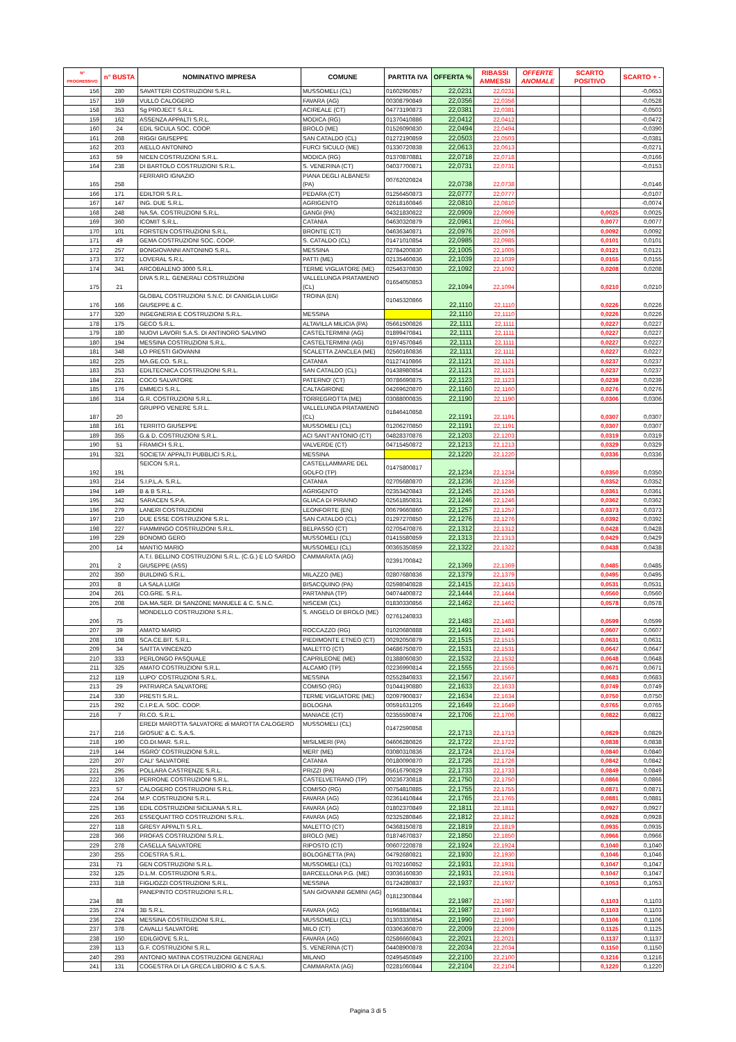| N° PROGRESSIVO | n° BUSTA | NOMINATIVO IMPRESA | COMUNE | PARTITA IVA | OFFERTA % | RIBASSI AMMESSI | OFFERTE ANOMALE | SCARTO POSITIVO | | SCARTO + - |
| --- | --- | --- | --- | --- | --- | --- | --- | --- | --- | --- |
| 156 | 280 | SAVATTERI COSTRUZIONI S.R.L. | MUSSOMELI (CL) | 01602950857 | 22,0231 | 22,0231 | | | | -0,0653 |
| 157 | 159 | VULLO CALOGERO | FAVARA (AG) | 00308790849 | 22,0356 | 22,0356 | | | | -0,0528 |
| 158 | 353 | Sg PROJECT S.R.L. | ACIREALE (CT) | 04773190873 | 22,0381 | 22,0381 | | | | -0,0503 |
| 159 | 162 | ASSENZA APPALTI S.R.L. | MODICA (RG) | 01370410886 | 22,0412 | 22,0412 | | | | -0,0472 |
| 160 | 24 | EDIL SICULA SOC. COOP. | BROLO (ME) | 01526090830 | 22,0494 | 22,0494 | | | | -0,0390 |
| 161 | 268 | RIGGI GIUSEPPE | SAN CATALDO (CL) | 01272190859 | 22,0503 | 22,0503 | | | | -0,0381 |
| 162 | 203 | AIELLO ANTONINO | FURCI SICULO (ME) | 01330720838 | 22,0613 | 22,0613 | | | | -0,0271 |
| 163 | 59 | NICEN COSTRUZIONI S.R.L. | MODICA (RG) | 01370870881 | 22,0718 | 22,0718 | | | | -0,0166 |
| 164 | 238 | DI BARTOLO COSTRUZIONI S.R.L. | S. VENERINA (CT) | 04037700871 | 22,0731 | 22,0731 | | | | -0,0153 |
| 165 | 258 | FERRARO IGNAZIO | PIANA DEGLI ALBANESI (PA) | 00762020824 | 22,0738 | 22,0738 | | | | -0,0146 |
| 166 | 171 | EDILTOR S.R.L. | PEDARA (CT) | 01256450873 | 22,0777 | 22,0777 | | | | -0,0107 |
| 167 | 147 | ING. DUE S.R.L. | AGRIGENTO | 02618160846 | 22,0810 | 22,0810 | | | | -0,0074 |
| 168 | 248 | NA.SA. COSTRUZIONI S.R.L. | GANGI (PA) | 04321830822 | 22,0909 | 22,0909 | | | 0,0025 | 0,0025 |
| 169 | 360 | ICOMIT S.R.L. | CATANIA | 04630320879 | 22,0961 | 22,0961 | | | 0,0077 | 0,0077 |
| 170 | 101 | FORSTEN COSTRUZIONI S.R.L. | BRONTE (CT) | 04636340871 | 22,0976 | 22,0976 | | | 0,0092 | 0,0092 |
| 171 | 49 | GEMA COSTRUZIONI SOC. COOP. | S. CATALDO (CL) | 01471010854 | 22,0985 | 22,0985 | | | 0,0101 | 0,0101 |
| 172 | 257 | BONGIOVANNI ANTONINO S.R.L. | MESSINA | 02784200830 | 22,1005 | 22,1005 | | | 0,0121 | 0,0121 |
| 173 | 372 | LOVERAL S.R.L. | PATTI (ME) | 02135460836 | 22,1039 | 22,1039 | | | 0,0155 | 0,0155 |
| 174 | 341 | ARCOBALENO 3000 S.R.L. | TERME VIGLIATORE (ME) | 02546370830 | 22,1092 | 22,1092 | | | 0,0208 | 0,0208 |
| 175 | 21 | DIVA S.R.L. GENERALI COSTRUZIONI | VALLELUNGA PRATAMENO (CL) | 01654050853 | 22,1094 | 22,1094 | | | 0,0210 | 0,0210 |
| 176 | 166 | GLOBAL COSTRUZIONI S.N.C. DI CANIGLIA LUIGI GIUSEPPE & C. | TROINA (EN) | 01045320866 | 22,1110 | 22,1110 | | | 0,0226 | 0,0226 |
| 177 | 320 | INGEGNERIA E COSTRUZIONI S.R.L. | MESSINA | | 22,1110 | 22,1110 | | | 0,0226 | 0,0226 |
| 178 | 175 | GECO S.R.L. | ALTAVILLA MILICIA (PA) | 05661500826 | 22,1111 | 22,1111 | | | 0,0227 | 0,0227 |
| 179 | 180 | NUOVI LAVORI S.A.S. DI ANTINORO SALVINO | CASTELTERMINI (AG) | 01899470841 | 22,1111 | 22,1111 | | | 0,0227 | 0,0227 |
| 180 | 194 | MESSINA COSTRUZIONI S.R.L. | CASTELTERMINI (AG) | 01974570846 | 22,1111 | 22,1111 | | | 0,0227 | 0,0227 |
| 181 | 348 | LO PRESTI GIOVANNI | SCALETTA ZANCLEA (ME) | 02560160836 | 22,1111 | 22,1111 | | | 0,0227 | 0,0227 |
| 182 | 225 | MA.GE.CO. S.R.L. | CATANIA | 01127410866 | 22,1121 | 22,1121 | | | 0,0237 | 0,0237 |
| 183 | 253 | EDILTECNICA COSTRUZIONI S.R.L. | SAN CATALDO (CL) | 01438980854 | 22,1121 | 22,1121 | | | 0,0237 | 0,0237 |
| 184 | 221 | COCO SALVATORE | PATERNO' (CT) | 00786690875 | 22,1123 | 22,1123 | | | 0,0239 | 0,0239 |
| 185 | 176 | EMMECI S.R.L. | CALTAGIRONE | 04269620870 | 22,1160 | 22,1160 | | | 0,0276 | 0,0276 |
| 186 | 314 | G.R. COSTRUZIONI S.R.L. | TORREGROTTA (ME) | 03088000835 | 22,1190 | 22,1190 | | | 0,0306 | 0,0306 |
| 187 | 20 | GRUPPO VENERE S.R.L. | VALLELUNGA PRATAMENO (CL) | 01846410858 | 22,1191 | 22,1191 | | | 0,0307 | 0,0307 |
| 188 | 161 | TERRITO GIUSEPPE | MUSSOMELI (CL) | 01206270850 | 22,1191 | 22,1191 | | | 0,0307 | 0,0307 |
| 189 | 355 | G.& D. COSTRUZIONI S.R.L. | ACI SANT'ANTONIO (CT) | 04828370876 | 22,1203 | 22,1203 | | | 0,0319 | 0,0319 |
| 190 | 51 | FRAMICH S.R.L. | VALVERDE (CT) | 04715450872 | 22,1213 | 22,1213 | | | 0,0329 | 0,0329 |
| 191 | 321 | SOCIETA' APPALTI PUBBLICI S.R.L. | MESSINA | | 22,1220 | 22,1220 | | | 0,0336 | 0,0336 |
| 192 | 191 | SEICON S.R.L. | CASTELLAMMARE DEL GOLFO (TP) | 01475800817 | 22,1234 | 22,1234 | | | 0,0350 | 0,0350 |
| 193 | 214 | S.I.P.L.A. S.R.L. | CATANIA | 02705680870 | 22,1236 | 22,1236 | | | 0,0352 | 0,0352 |
| 194 | 149 | B & B S.R.L. | AGRIGENTO | 02353420843 | 22,1245 | 22,1245 | | | 0,0361 | 0,0361 |
| 195 | 342 | SARACEN S.P.A. | GLIACA DI PIRAINO | 02561850831 | 22,1246 | 22,1246 | | | 0,0362 | 0,0362 |
| 196 | 279 | LANERI COSTRUZIONI | LEONFORTE (EN) | 00679660860 | 22,1257 | 22,1257 | | | 0,0373 | 0,0373 |
| 197 | 210 | DUE ESSE COSTRUZIONI S.R.L. | SAN CATALDO (CL) | 01297270850 | 22,1276 | 22,1276 | | | 0,0392 | 0,0392 |
| 198 | 227 | FIAMMINGO COSTRUZIONI S.R.L. | BELPASSO (CT) | 02705470876 | 22,1312 | 22,1312 | | | 0,0428 | 0,0428 |
| 199 | 229 | BONOMO GERO | MUSSOMELI (CL) | 01415580859 | 22,1313 | 22,1313 | | | 0,0429 | 0,0429 |
| 200 | 14 | MANTIO MARIO | MUSSOMELI (CL) | 00365350859 | 22,1322 | 22,1322 | | | 0,0438 | 0,0438 |
| 201 | 2 | A.T.I. BELLINO COSTRUZIONI S.R.L. (C.G.) E LO SARDO GIUSEPPE (ASS) | CAMMARATA (AG) | 02391700842 | 22,1369 | 22,1369 | | | 0,0485 | 0,0485 |
| 202 | 350 | BUILDING S.R.L. | MILAZZO (ME) | 02807680836 | 22,1379 | 22,1379 | | | 0,0495 | 0,0495 |
| 203 | 8 | LA SALA LUIGI | BISACQUINO (PA) | 02598040828 | 22,1415 | 22,1415 | | | 0,0531 | 0,0531 |
| 204 | 261 | CO.GRE. S.R.L. | PARTANNA (TP) | 04074400872 | 22,1444 | 22,1444 | | | 0,0560 | 0,0560 |
| 205 | 208 | DA.MA.SER. DI SANZONE MANUELE & C. S.N.C. | NISCEMI (CL) | 01830330856 | 22,1462 | 22,1462 | | | 0,0578 | 0,0578 |
| 206 | 75 | MONDELLO COSTRUZIONI S.R.L. | S. ANGELO DI BROLO (ME) | 02761240833 | 22,1483 | 22,1483 | | | 0,0599 | 0,0599 |
| 207 | 39 | AMATO MARIO | ROCCAZZO (RG) | 01020680888 | 22,1491 | 22,1491 | | | 0,0607 | 0,0607 |
| 208 | 108 | SCA.CE.BIT. S.R.L. | PIEDIMONTE ETNEO (CT) | 00292050879 | 22,1515 | 22,1515 | | | 0,0631 | 0,0631 |
| 209 | 34 | SAITTA VINCENZO | MALETTO (CT) | 04686750870 | 22,1531 | 22,1531 | | | 0,0647 | 0,0647 |
| 210 | 333 | PERLONGO PASQUALE | CAPRILEONE (ME) | 01388060830 | 22,1532 | 22,1532 | | | 0,0648 | 0,0648 |
| 211 | 325 | AMATO COSTRUZIONI S.R.L. | ALCAMO (TP) | 02236990814 | 22,1555 | 22,1555 | | | 0,0671 | 0,0671 |
| 212 | 119 | LUPO' COSTRUZIONI S.R.L. | MESSINA | 02552840833 | 22,1567 | 22,1567 | | | 0,0683 | 0,0683 |
| 213 | 29 | PATRIARCA SALVATORE | COMISO (RG) | 01044190880 | 22,1633 | 22,1633 | | | 0,0749 | 0,0749 |
| 214 | 330 | PRESTI S.R.L. | TERME VIGLIATORE (ME) | 02097900837 | 22,1634 | 22,1634 | | | 0,0750 | 0,0750 |
| 215 | 292 | C.I.P.E.A. SOC. COOP. | BOLOGNA | 00591631205 | 22,1649 | 22,1649 | | | 0,0765 | 0,0765 |
| 216 | 7 | RI.CO. S.R.L. | MANIACE (CT) | 02355590874 | 22,1706 | 22,1706 | | | 0,0822 | 0,0822 |
| 217 | 216 | EREDI MAROTTA SALVATORE di MAROTTA CALOGERO GIOSUE' & C. S.A.S. | MUSSOMELI (CL) | 01472590858 | 22,1713 | 22,1713 | | | 0,0829 | 0,0829 |
| 218 | 190 | CO.DI.MAR. S.R.L. | MISILMERI (PA) | 04606280826 | 22,1722 | 22,1722 | | | 0,0838 | 0,0838 |
| 219 | 144 | ISGRO' COSTRUZIONI S.R.L. | MERI' (ME) | 03080310836 | 22,1724 | 22,1724 | | | 0,0840 | 0,0840 |
| 220 | 207 | CALI' SALVATORE | CATANIA | 00180090870 | 22,1726 | 22,1726 | | | 0,0842 | 0,0842 |
| 221 | 295 | POLLARA CASTRENZE S.R.L. | PRIZZI (PA) | 05616790829 | 22,1733 | 22,1733 | | | 0,0849 | 0,0849 |
| 222 | 126 | PERRONE COSTRUZIONI S.R.L. | CASTELVETRANO (TP) | 00236730818 | 22,1750 | 22,1750 | | | 0,0866 | 0,0866 |
| 223 | 57 | CALOGERO COSTRUZIONI S.R.L. | COMISO (RG) | 00754810885 | 22,1755 | 22,1755 | | | 0,0871 | 0,0871 |
| 224 | 264 | M.P. COSTRUZIONI S.R.L. | FAVARA (AG) | 02361410844 | 22,1765 | 22,1765 | | | 0,0881 | 0,0881 |
| 225 | 136 | EDIL COSTRUZIONI SICILIANA S.R.L. | FAVARA (AG) | 01802370849 | 22,1811 | 22,1811 | | | 0,0927 | 0,0927 |
| 226 | 263 | ESSEQUATTRO COSTRUZIONI S.R.L. | FAVARA (AG) | 02325280846 | 22,1812 | 22,1812 | | | 0,0928 | 0,0928 |
| 227 | 118 | GRESY APPALTI S.R.L. | MALETTO (CT) | 04368150878 | 22,1819 | 22,1819 | | | 0,0935 | 0,0935 |
| 228 | 366 | PROFAS COSTRUZIONI S.R.L. | BROLO (ME) | 01874670837 | 22,1850 | 22,1850 | | | 0,0966 | 0,0966 |
| 229 | 278 | CASELLA SALVATORE | RIPOSTO (CT) | 00607220878 | 22,1924 | 22,1924 | | | 0,1040 | 0,1040 |
| 230 | 255 | COESTRA S.R.L. | BOLOGNETTA (PA) | 04792680821 | 22,1930 | 22,1930 | | | 0,1046 | 0,1046 |
| 231 | 71 | GEN COSTRUZIONI S.R.L. | MUSSOMELI (CL) | 01702160852 | 22,1931 | 22,1931 | | | 0,1047 | 0,1047 |
| 232 | 125 | D.L.M. COSTRUZIONI S.R.L. | BARCELLONA P.G. (ME) | 03036160830 | 22,1931 | 22,1931 | | | 0,1047 | 0,1047 |
| 233 | 318 | FIGLIOZZI COSTRUZIONI S.R.L. | MESSINA | 01724280837 | 22,1937 | 22,1937 | | | 0,1053 | 0,1053 |
| 234 | 88 | PANEPINTO COSTRUZIONI S.R.L. | SAN GIOVANNI GEMINI (AG) | 01812300844 | 22,1987 | 22,1987 | | | 0,1103 | 0,1103 |
| 235 | 274 | 3B S.R.L. | FAVARA (AG) | 01968840841 | 22,1987 | 22,1987 | | | 0,1103 | 0,1103 |
| 236 | 224 | MESSINA COSTRUZIONI S.R.L. | MUSSOMELI (CL) | 01303330854 | 22,1990 | 22,1990 | | | 0,1106 | 0,1106 |
| 237 | 378 | CAVALLI SALVATORE | MILO (CT) | 03306360870 | 22,2009 | 22,2009 | | | 0,1125 | 0,1125 |
| 238 | 150 | EDILGIOVE S.R.L. | FAVARA (AG) | 02586660843 | 22,2021 | 22,2021 | | | 0,1137 | 0,1137 |
| 239 | 113 | G.F. COSTRUZIONI S.R.L. | S. VENERINA (CT) | 04408900878 | 22,2034 | 22,2034 | | | 0,1150 | 0,1150 |
| 240 | 293 | ANTONIO MATINA COSTRUZIONI GENERALI | MILANO | 02495450849 | 22,2100 | 22,2100 | | | 0,1216 | 0,1216 |
| 241 | 131 | COGESTRA DI LA GRECA LIBORIO & C S.A.S. | CAMMARATA (AG) | 02281060844 | 22,2104 | 22,2104 | | | 0,1220 | 0,1220 |
Pagina 3 di 5